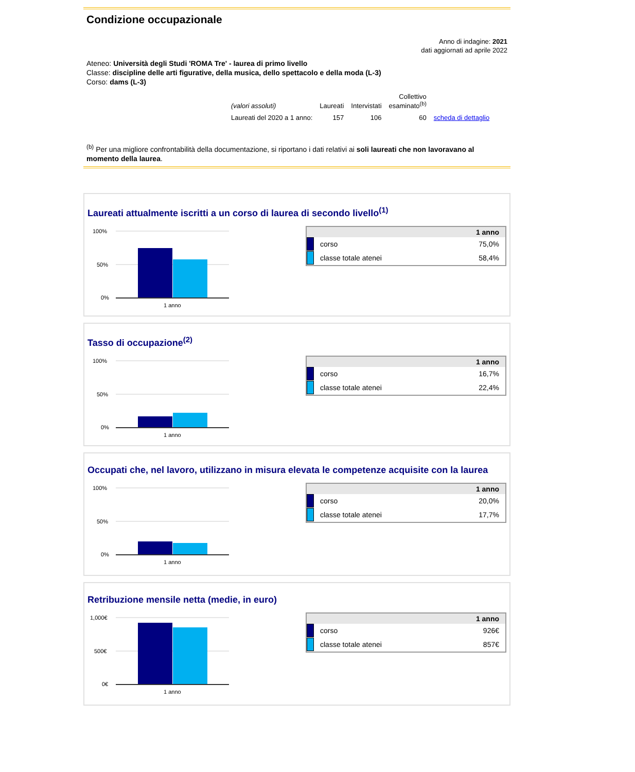Condizione occupazionale
Anno di indagine: 2021
dati aggiornati ad aprile 2022
Ateneo: Università degli Studi 'ROMA Tre' - laurea di primo livello
Classe: discipline delle arti figurative, della musica, dello spettacolo e della moda (L-3)
Corso: dams (L-3)
| (valori assoluti) | Laureati | Intervistati | Collettivo esaminato<sup>(b)</sup> | |
| Laureati del 2020 a 1 anno: | 157 | 106 | 60 | scheda di dettaglio |
<sup>(b)</sup> Per una migliore confrontabilità della documentazione, si riportano i dati relativi ai soli laureati che non lavoravano al momento della laurea.
Laureati attualmente iscritti a un corso di laurea di secondo livello<sup>(1)</sup>
100%
50%
0%
1 anno
| 1 anno | | |
| --- | --- | --- |
| | corso | 75,0% |
| | classe totale atenei | 58,4% |
Tasso di occupazione<sup>(2)</sup>
100%
50%
0%
1 anno
| 1 anno | | |
| --- | --- | --- |
| | corso | 16,7% |
| | classe totale atenei | 22,4% |
Occupati che, nel lavoro, utilizzano in misura elevata le competenze acquisite con la laurea
100%
50%
0%
1 anno
| 1 anno | | |
| --- | --- | --- |
| | corso | 20,0% |
| | classe totale atenei | 17,7% |
Retribuzione mensile netta (medie, in euro)
1,000€
500€
0€
1 anno
| 1 anno | | |
| --- | --- | --- |
| | corso | 926€ |
| | classe totale atenei | 857€ |